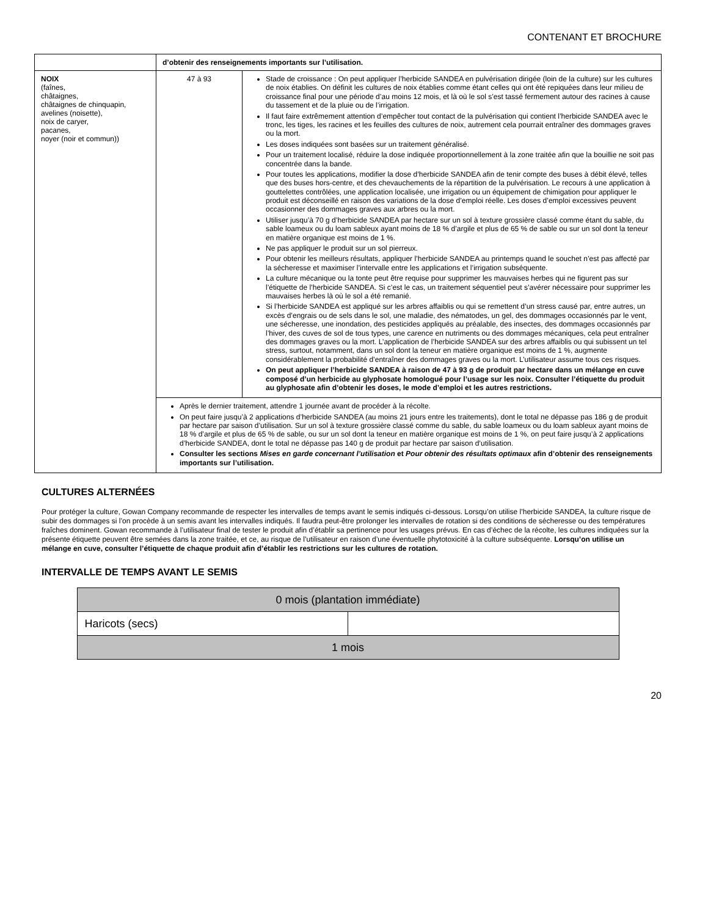CONTENANT ET BROCHURE
| | d’obtenir des renseignements importants sur l’utilisation. | |
| NOIX (faînes, châtaignes, châtaignes de chinquapin, avelines (noisette), noix de caryer, pacanes, noyer (noir et commun)) | 47 à 93 | Stade de croissance : On peut appliquer l’herbicide SANDEA en pulvérisation dirigée (loin de la culture) sur les cultures de noix établies. On définit les cultures de noix établies comme étant celles qui ont été repiquées dans leur milieu de croissance final pour une période d’au moins 12 mois, et là où le sol s’est tassé fermement autour des racines à cause du tassement et de la pluie ou de l’irrigation. Il faut faire extrêmement attention d’empêcher tout contact de la pulvérisation qui contient l’herbicide SANDEA avec le tronc, les tiges, les racines et les feuilles des cultures de noix, autrement cela pourrait entraîner des dommages graves ou la mort. Les doses indiquées sont basées sur un traitement généralisé. Pour un traitement localisé, réduire la dose indiquée proportionnellement à la zone traitée afin que la bouillie ne soit pas concentrée dans la bande. Pour toutes les applications, modifier la dose d’herbicide SANDEA afin de tenir compte des buses à débit élevé, telles que des buses hors-centre, et des chevauchements de la répartition de la pulvérisation. Le recours à une application à gouttelettes contrôlées, une application localisée, une irrigation ou un équipement de chimigation pour appliquer le produit est déconseillé en raison des variations de la dose d’emploi réelle. Les doses d’emploi excessives peuvent occasionner des dommages graves aux arbres ou la mort. Utiliser jusqu’à 70 g d’herbicide SANDEA par hectare sur un sol à texture grossière classé comme étant du sable, du sable loameux ou du loam sableux ayant moins de 18 % d’argile et plus de 65 % de sable ou sur un sol dont la teneur en matière organique est moins de 1 %. Ne pas appliquer le produit sur un sol pierreux. Pour obtenir les meilleurs résultats, appliquer l’herbicide SANDEA au printemps quand le souchet n’est pas affecté par la sécheresse et maximiser l’intervalle entre les applications et l’irrigation subséquente. La culture mécanique ou la tonte peut être requise pour supprimer les mauvaises herbes qui ne figurent pas sur l’étiquette de l’herbicide SANDEA. Si c’est le cas, un traitement séquentiel peut s’avérer nécessaire pour supprimer les mauvaises herbes là où le sol a été remanié. Si l’herbicide SANDEA est appliqué sur les arbres affaiblis ou qui se remettent d’un stress causé par, entre autres, un excès d’engrais ou de sels dans le sol, une maladie, des nématodes, un gel, des dommages occasionnés par le vent, une sécheresse, une inondation, des pesticides appliqués au préalable, des insectes, des dommages occasionnés par l’hiver, des cuves de sol de tous types, une carence en nutriments ou des dommages mécaniques, cela peut entraîner des dommages graves ou la mort. L’application de l’herbicide SANDEA sur des arbres affaiblis ou qui subissent un tel stress, surtout, notamment, dans un sol dont la teneur en matière organique est moins de 1 %, augmente considérablement la probabilité d’entraîner des dommages graves ou la mort. L’utilisateur assume tous ces risques. On peut appliquer l’herbicide SANDEA à raison de 47 à 93 g de produit par hectare dans un mélange en cuve composé d’un herbicide au glyphosate homologué pour l’usage sur les noix. Consulter l’étiquette du produit au glyphosate afin d’obtenir les doses, le mode d’emploi et les autres restrictions. |
| | Après le dernier traitement, attendre 1 journée avant de procéder à la récolte. On peut faire jusqu’à 2 applications d’herbicide SANDEA (au moins 21 jours entre les traitements), dont le total ne dépasse pas 186 g de produit par hectare par saison d’utilisation. Sur un sol à texture grossière classé comme du sable, du sable loameux ou du loam sableux ayant moins de 18 % d’argile et plus de 65 % de sable, ou sur un sol dont la teneur en matière organique est moins de 1 %, on peut faire jusqu’à 2 applications d’herbicide SANDEA, dont le total ne dépasse pas 140 g de produit par hectare par saison d’utilisation. Consulter les sections Mises en garde concernant l’utilisation et Pour obtenir des résultats optimaux afin d’obtenir des renseignements importants sur l’utilisation. | |
CULTURES ALTERNÉES
Pour protéger la culture, Gowan Company recommande de respecter les intervalles de temps avant le semis indiqués ci-dessous. Lorsqu’on utilise l’herbicide SANDEA, la culture risque de subir des dommages si l’on procède à un semis avant les intervalles indiqués. Il faudra peut-être prolonger les intervalles de rotation si des conditions de sécheresse ou des températures fraîches dominent. Gowan recommande à l’utilisateur final de tester le produit afin d’établir sa pertinence pour les usages prévus. En cas d’échec de la récolte, les cultures indiquées sur la présente étiquette peuvent être semées dans la zone traitée, et ce, au risque de l’utilisateur en raison d’une éventuelle phytotoxicité à la culture subséquente. Lorsqu’on utilise un mélange en cuve, consulter l’étiquette de chaque produit afin d’établir les restrictions sur les cultures de rotation.
INTERVALLE DE TEMPS AVANT LE SEMIS
| 0 mois (plantation immédiate) | |
| Haricots (secs) | |
| 1 mois | |
20